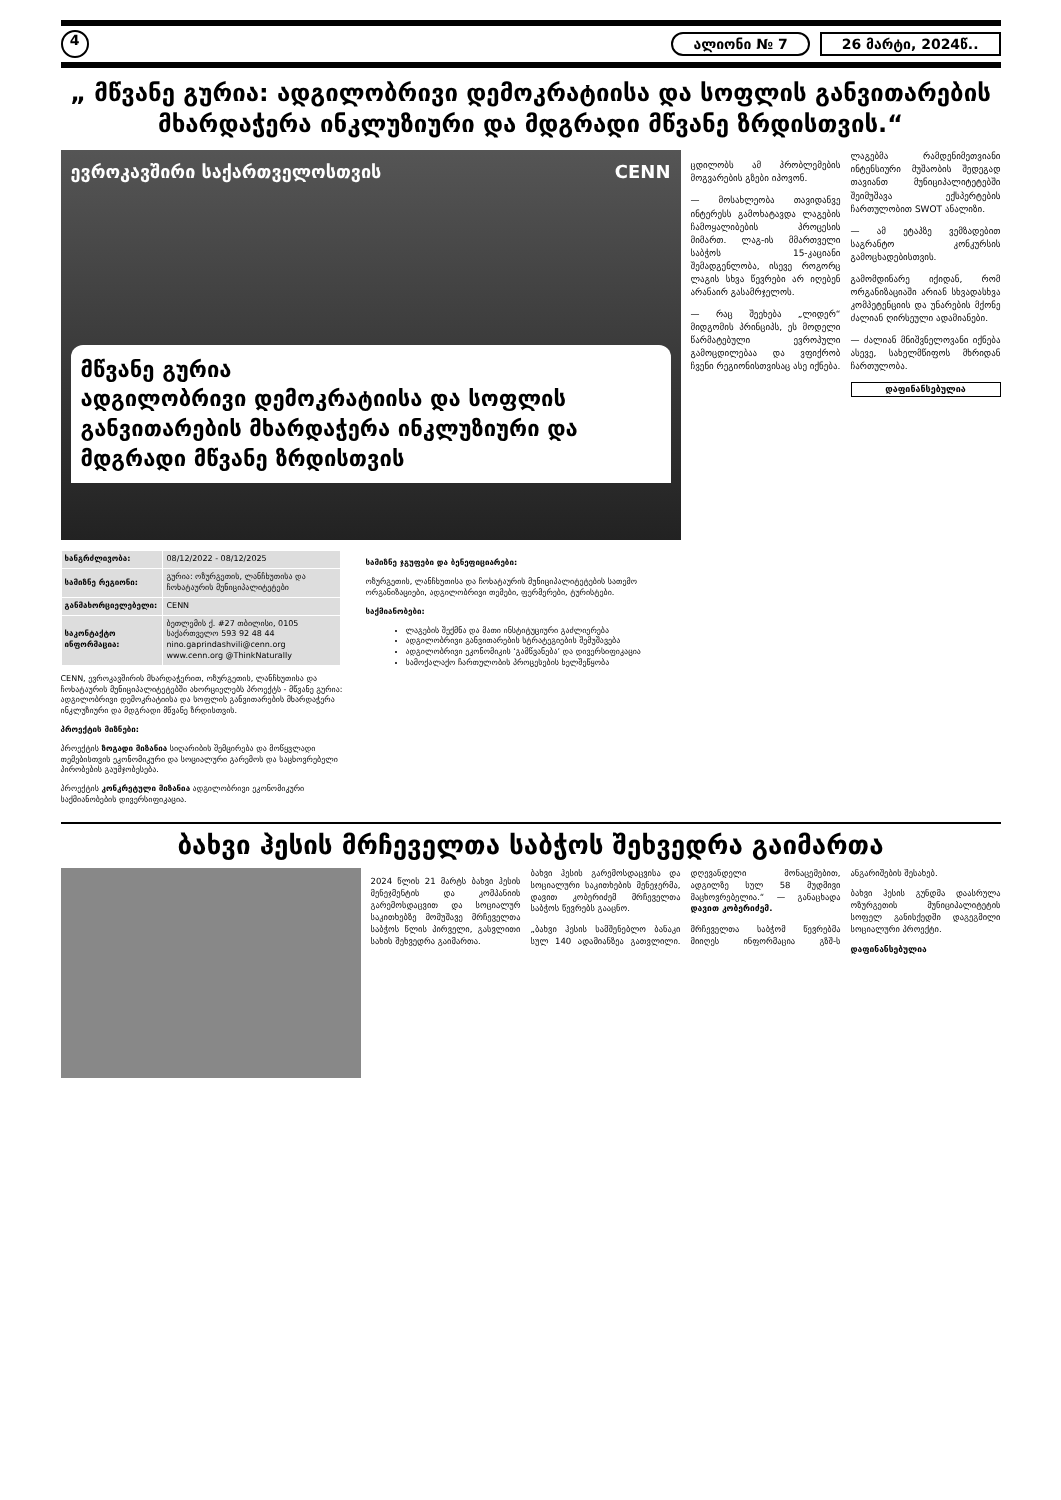4 ალიონი № 7 26 მარტი, 2024წ..
„ მწვანე გურია: ადგილობრივი დემოკრატიისა და სოფლის განვითარების მხარდაჭერა ინკლუზიური და მდგრადი მწვანე ზრდისთვის.“
ევროკავშირი საქართველოსთვის CENN
მწვანე გურია
ადგილობრივი დემოკრატიისა და სოფლის განვითარების მხარდაჭერა ინკლუზიური და მდგრადი მწვანე ზრდისთვის
| ხანგრძლივობა: | 08/12/2022 - 08/12/2025 |
| სამიზნე რეგიონი: | გურია: ოზურგეთის, ლანჩხუთისა და ჩოხატაურის მუნიციპალიტეტები |
| განმახორციელებელი: | CENN |
| საკონტაქტო ინფორმაცია: | ბეთლემის ქ. #27 თბილისი, 0105 საქართველო 593 92 48 44 nino.gaprindashvili@cenn.org www.cenn.org @ThinkNaturally |
CENN, ევროკავშირის მხარდაჭერით, ოზურგეთის, ლანჩხუთისა და ჩოხატაურის მუნიციპალიტეტებში ახორციელებს პროექტს - მწვანე გურია: ადგილობრივი დემოკრატიისა და სოფლის განვითარების მხარდაჭერა ინკლუზიური და მდგრადი მწვანე ზრდისთვის.
პროექტის მიზნები:
პროექტის ზოგადი მიზანია სიღარიბის შემცირება და მოწყვლადი თემებისთვის ეკონომიკური და სოციალური გარემოს და საცხოვრებელი პირობების გაუმჯობესება.
პროექტის კონკრეტული მიზანია ადგილობრივი ეკონომიკური საქმიანობების დივერსიფიკაცია.
სამიზნე ჯგუფები და ბენეფიციარები:
ოზურგეთის, ლანჩხუთისა და ჩოხატაურის მუნიციპალიტეტების სათემო ორგანიზაციები, ადგილობრივი თემები, ფერმერები, ტურისტები.
საქმიანობები:
ლაგების შექმნა და მათი ინსტიტუციური გაძლიერება
ადგილობრივი განვითარების სტრატეგიების შემუშავება
ადგილობრივი ეკონომიკის ‘გამწვანება’ და დივერსიფიკაცია
სამოქალაქო ჩართულობის პროცესების ხელშეწყობა
ცდილობს ამ პრობლემების მოგვარების გზები იპოვონ.
— მოსახლეობა თავიდანვე ინტერესს გამოხატავდა ლაგების ჩამოყალიბების პროცესის მიმართ. ლაგ-ის მმართველი საბჭოს 15-კაციანი შემადგენლობა, ისევე როგორც ლაგის სხვა წევრები არ იღებენ არანაირ გასამრჯელოს.
— რაც შეეხება „ლიდერ“ მიდგომის პრინციპს, ეს მოდელი წარმატებული ევროპული გამოცდილებაა და ვფიქრობ ჩვენი რეგიონისთვისაც ასე იქნება.
ლაგებმა რამდენიმეთვიანი ინტენსიური მუშაობის შედეგად თავიანთ მუნიციპალიტეტებში შეიმუშავა ექსპერტების ჩართულობით SWOT ანალიზი.
— ამ ეტაპზე ვემზადებით საგრანტო კონკურსის გამოცხადებისთვის.
გამომდინარე იქიდან, რომ ორგანიზაციაში არიან სხვადასხვა კომპეტენციის და უნარების მქონე ძალიან ღირსეული ადამიანები.
— ძალიან მნიშვნელოვანი იქნება ასევე, სახელმწიფოს მხრიდან ჩართულობა.
დაფინანსებულია
ბახვი ჰესის მრჩეველთა საბჭოს შეხვედრა გაიმართა
2024 წლის 21 მარტს ბახვი ჰესის მენეჯმენტის და კომპანიის გარემოსდაცვით და სოციალურ საკითხებზე მომუშავე მრჩეველთა საბჭოს წლის პირველი, გასვლითი სახის შეხვედრა გაიმართა.
ბახვი ჰესის გარემოსდაცვისა და სოციალური საკითხების მენეჯერმა, დავით კობერიძემ მრჩეველთა საბჭოს წევრებს გააცნო.
„ბახვი ჰესის სამშენებლო ბანაკი სულ 140 ადამიანზეა გათვლილი. დღევანდელი მონაცემებით, ადგილზე სულ 58 მუდმივი მაცხოვრებელია.“ — განაცხადა დავით კობერიძემ.
მრჩეველთა საბჭომ წევრებმა მიიღეს ინფორმაცია გზშ-ს ანგარიშების შესახებ.
ბახვი ჰესის გუნდმა დაასრულა ოზურგეთის მუნიციპალიტეტის სოფელ განისქედში დაგეგმილი სოციალური პროექტი.
დაფინანსებულია